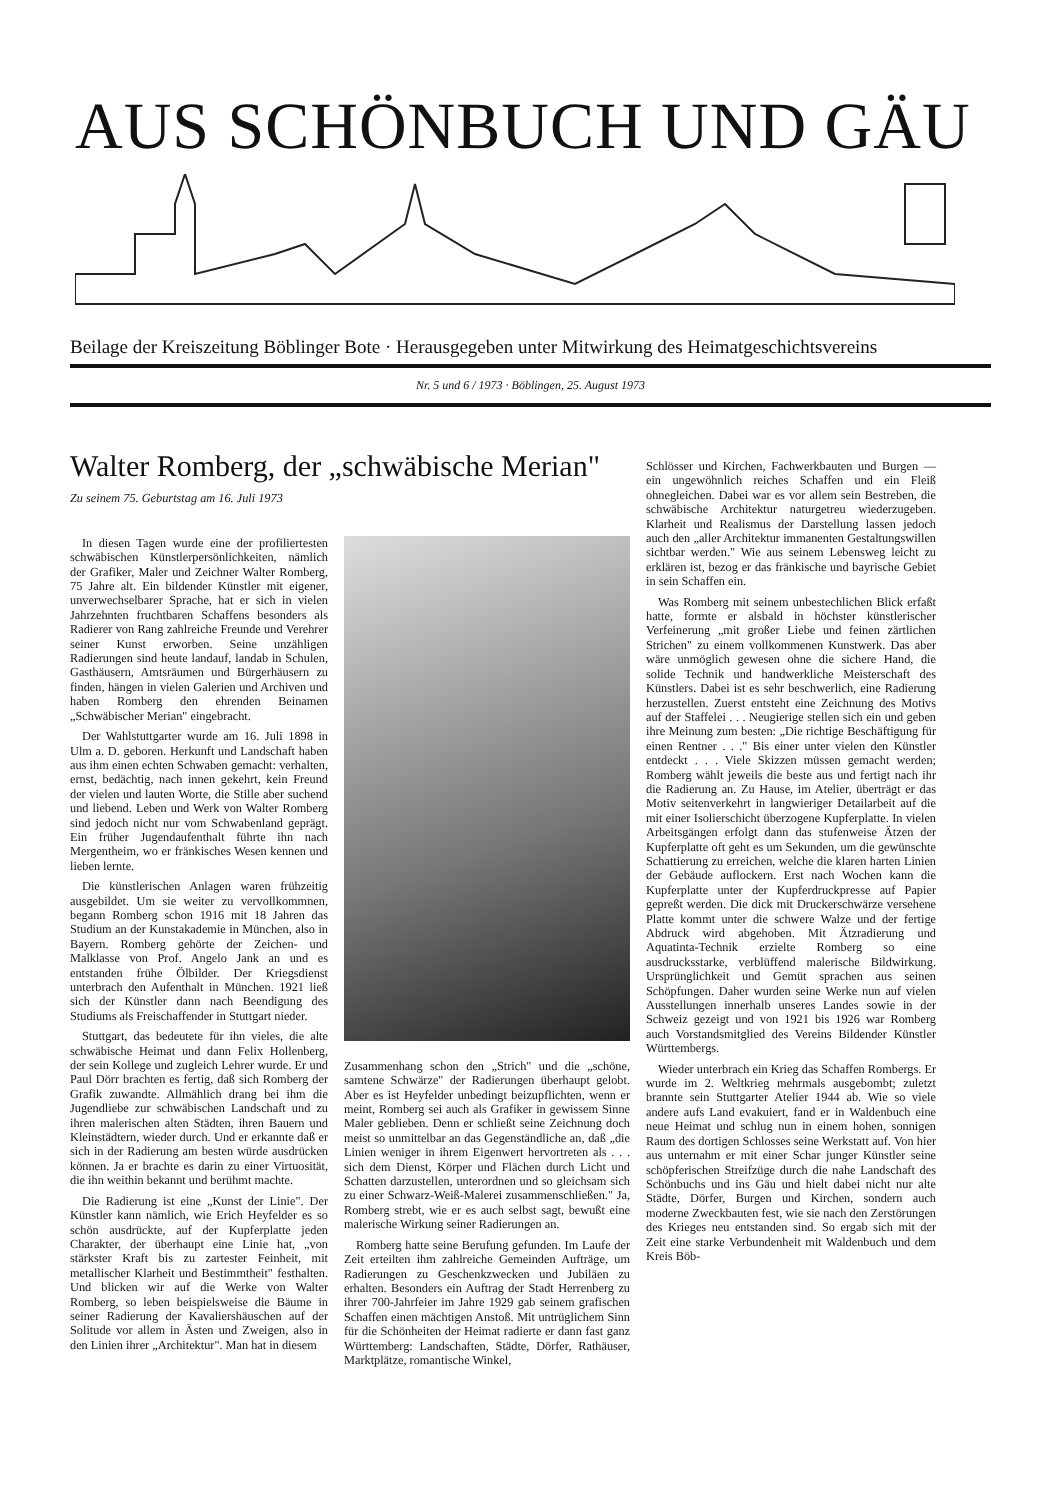AUS SCHÖNBUCH UND GÄU
Beilage der Kreiszeitung Böblinger Bote · Herausgegeben unter Mitwirkung des Heimatgeschichtsvereins
Nr. 5 und 6 / 1973 · Böblingen, 25. August 1973
Walter Romberg, der „schwäbische Merian"
Zu seinem 75. Geburtstag am 16. Juli 1973
In diesen Tagen wurde eine der profiliertesten schwäbischen Künstlerpersönlichkeiten, nämlich der Grafiker, Maler und Zeichner Walter Romberg, 75 Jahre alt. Ein bildender Künstler mit eigener, unverwechselbarer Sprache, hat er sich in vielen Jahrzehnten fruchtbaren Schaffens besonders als Radierer von Rang zahlreiche Freunde und Verehrer seiner Kunst erworben. Seine unzähligen Radierungen sind heute landauf, landab in Schulen, Gasthäusern, Amtsräumen und Bürgerhäusern zu finden, hängen in vielen Galerien und Archiven und haben Romberg den ehrenden Beinamen „Schwäbischer Merian" eingebracht.
Der Wahlstuttgarter wurde am 16. Juli 1898 in Ulm a. D. geboren. Herkunft und Landschaft haben aus ihm einen echten Schwaben gemacht: verhalten, ernst, bedächtig, nach innen gekehrt, kein Freund der vielen und lauten Worte, die Stille aber suchend und liebend. Leben und Werk von Walter Romberg sind jedoch nicht nur vom Schwabenland geprägt. Ein früher Jugendaufenthalt führte ihn nach Mergentheim, wo er fränkisches Wesen kennen und lieben lernte.
Die künstlerischen Anlagen waren frühzeitig ausgebildet. Um sie weiter zu vervollkommnen, begann Romberg schon 1916 mit 18 Jahren das Studium an der Kunstakademie in München, also in Bayern. Romberg gehörte der Zeichen- und Malklasse von Prof. Angelo Jank an und es entstanden frühe Ölbilder. Der Kriegsdienst unterbrach den Aufenthalt in München. 1921 ließ sich der Künstler dann nach Beendigung des Studiums als Freischaffender in Stuttgart nieder.
Stuttgart, das bedeutete für ihn vieles, die alte schwäbische Heimat und dann Felix Hollenberg, der sein Kollege und zugleich Lehrer wurde. Er und Paul Dörr brachten es fertig, daß sich Romberg der Grafik zuwandte. Allmählich drang bei ihm die Jugendliebe zur schwäbischen Landschaft und zu ihren malerischen alten Städten, ihren Bauern und Kleinstädtern, wieder durch. Und er erkannte daß er sich in der Radierung am besten würde ausdrücken können. Ja er brachte es darin zu einer Virtuosität, die ihn weithin bekannt und berühmt machte.
Die Radierung ist eine „Kunst der Linie". Der Künstler kann nämlich, wie Erich Heyfelder es so schön ausdrückte, auf der Kupferplatte jeden Charakter, der überhaupt eine Linie hat, „von stärkster Kraft bis zu zartester Feinheit, mit metallischer Klarheit und Bestimmtheit" festhalten. Und blicken wir auf die Werke von Walter Romberg, so leben beispielsweise die Bäume in seiner Radierung der Kavaliershäuschen auf der Solitude vor allem in Ästen und Zweigen, also in den Linien ihrer „Architektur". Man hat in diesem
Zusammenhang schon den „Strich" und die „schöne, samtene Schwärze" der Radierungen überhaupt gelobt. Aber es ist Heyfelder unbedingt beizupflichten, wenn er meint, Romberg sei auch als Grafiker in gewissem Sinne Maler geblieben. Denn er schließt seine Zeichnung doch meist so unmittelbar an das Gegenständliche an, daß „die Linien weniger in ihrem Eigenwert hervortreten als . . . sich dem Dienst, Körper und Flächen durch Licht und Schatten darzustellen, unterordnen und so gleichsam sich zu einer Schwarz-Weiß-Malerei zusammenschließen." Ja, Romberg strebt, wie er es auch selbst sagt, bewußt eine malerische Wirkung seiner Radierungen an.
Romberg hatte seine Berufung gefunden. Im Laufe der Zeit erteilten ihm zahlreiche Gemeinden Aufträge, um Radierungen zu Geschenkzwecken und Jubiläen zu erhalten. Besonders ein Auftrag der Stadt Herrenberg zu ihrer 700-Jahrfeier im Jahre 1929 gab seinem grafischen Schaffen einen mächtigen Anstoß. Mit untrüglichem Sinn für die Schönheiten der Heimat radierte er dann fast ganz Württemberg: Landschaften, Städte, Dörfer, Rathäuser, Marktplätze, romantische Winkel,
Schlösser und Kirchen, Fachwerkbauten und Burgen — ein ungewöhnlich reiches Schaffen und ein Fleiß ohnegleichen. Dabei war es vor allem sein Bestreben, die schwäbische Architektur naturgetreu wiederzugeben. Klarheit und Realismus der Darstellung lassen jedoch auch den „aller Architektur immanenten Gestaltungswillen sichtbar werden." Wie aus seinem Lebensweg leicht zu erklären ist, bezog er das fränkische und bayrische Gebiet in sein Schaffen ein.
Was Romberg mit seinem unbestechlichen Blick erfaßt hatte, formte er alsbald in höchster künstlerischer Verfeinerung „mit großer Liebe und feinen zärtlichen Strichen" zu einem vollkommenen Kunstwerk. Das aber wäre unmöglich gewesen ohne die sichere Hand, die solide Technik und handwerkliche Meisterschaft des Künstlers. Dabei ist es sehr beschwerlich, eine Radierung herzustellen. Zuerst entsteht eine Zeichnung des Motivs auf der Staffelei . . . Neugierige stellen sich ein und geben ihre Meinung zum besten: „Die richtige Beschäftigung für einen Rentner . . ." Bis einer unter vielen den Künstler entdeckt . . . Viele Skizzen müssen gemacht werden; Romberg wählt jeweils die beste aus und fertigt nach ihr die Radierung an. Zu Hause, im Atelier, überträgt er das Motiv seitenverkehrt in langwieriger Detailarbeit auf die mit einer Isolierschicht überzogene Kupferplatte. In vielen Arbeitsgängen erfolgt dann das stufenweise Ätzen der Kupferplatte oft geht es um Sekunden, um die gewünschte Schattierung zu erreichen, welche die klaren harten Linien der Gebäude auflockern. Erst nach Wochen kann die Kupferplatte unter der Kupferdruckpresse auf Papier gepreßt werden. Die dick mit Druckerschwärze versehene Platte kommt unter die schwere Walze und der fertige Abdruck wird abgehoben. Mit Ätzradierung und Aquatinta-Technik erzielte Romberg so eine ausdrucksstarke, verblüffend malerische Bildwirkung. Ursprünglichkeit und Gemüt sprachen aus seinen Schöpfungen. Daher wurden seine Werke nun auf vielen Ausstellungen innerhalb unseres Landes sowie in der Schweiz gezeigt und von 1921 bis 1926 war Romberg auch Vorstandsmitglied des Vereins Bildender Künstler Württembergs.
Wieder unterbrach ein Krieg das Schaffen Rombergs. Er wurde im 2. Weltkrieg mehrmals ausgebombt; zuletzt brannte sein Stuttgarter Atelier 1944 ab. Wie so viele andere aufs Land evakuiert, fand er in Waldenbuch eine neue Heimat und schlug nun in einem hohen, sonnigen Raum des dortigen Schlosses seine Werkstatt auf. Von hier aus unternahm er mit einer Schar junger Künstler seine schöpferischen Streifzüge durch die nahe Landschaft des Schönbuchs und ins Gäu und hielt dabei nicht nur alte Städte, Dörfer, Burgen und Kirchen, sondern auch moderne Zweckbauten fest, wie sie nach den Zerstörungen des Krieges neu entstanden sind. So ergab sich mit der Zeit eine starke Verbundenheit mit Waldenbuch und dem Kreis Böb-